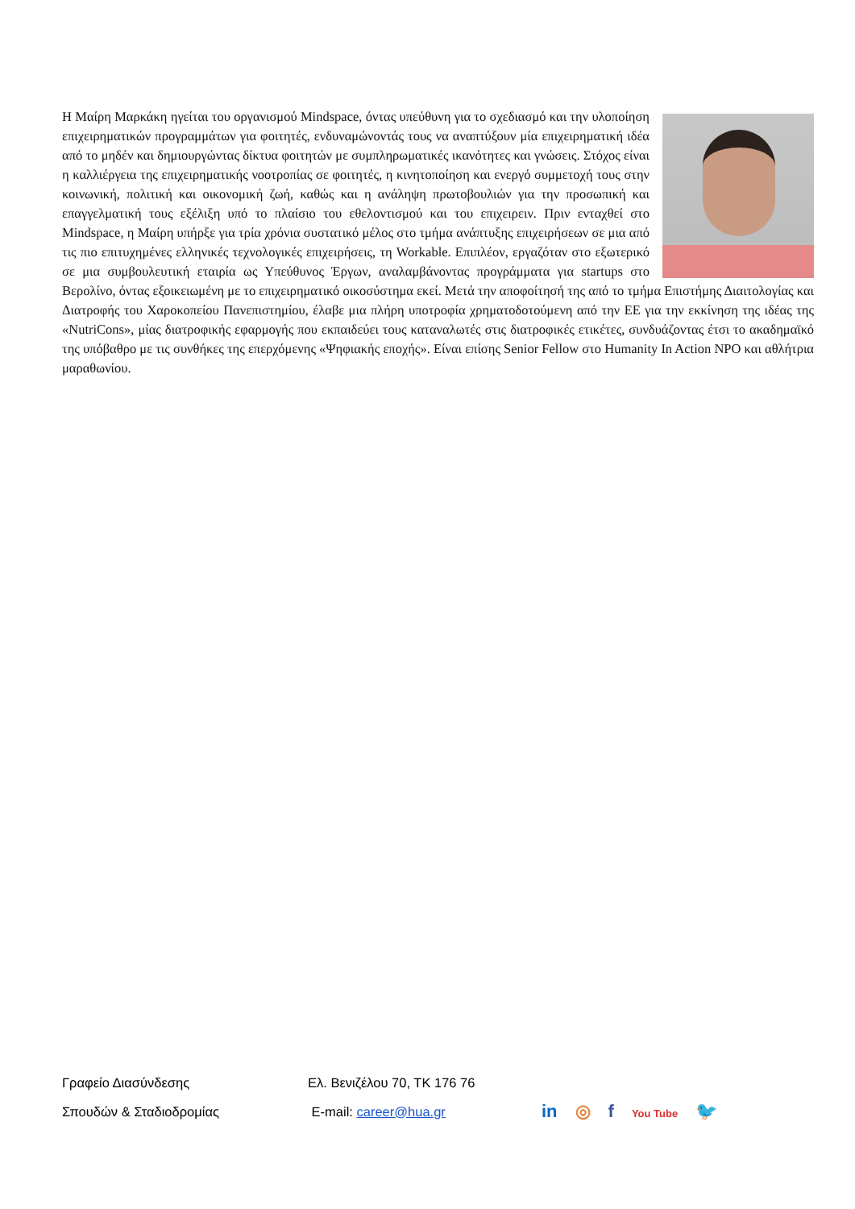Η Μαίρη Μαρκάκη ηγείται του οργανισμού Mindspace, όντας υπεύθυνη για το σχεδιασμό και την υλοποίηση επιχειρηματικών προγραμμάτων για φοιτητές, ενδυναμώνοντάς τους να αναπτύξουν μία επιχειρηματική ιδέα από το μηδέν και δημιουργώντας δίκτυα φοιτητών με συμπληρωματικές ικανότητες και γνώσεις. Στόχος είναι η καλλιέργεια της επιχειρηματικής νοοτροπίας σε φοιτητές, η κινητοποίηση και ενεργό συμμετοχή τους στην κοινωνική, πολιτική και οικονομική ζωή, καθώς και η ανάληψη πρωτοβουλιών για την προσωπική και επαγγελματική τους εξέλιξη υπό το πλαίσιο του εθελοντισμού και του επιχειρειν. Πριν ενταχθεί στο Mindspace, η Μαίρη υπήρξε για τρία χρόνια συστατικό μέλος στο τμήμα ανάπτυξης επιχειρήσεων σε μια από τις πιο επιτυχημένες ελληνικές τεχνολογικές επιχειρήσεις, τη Workable. Επιπλέον, εργαζόταν στο εξωτερικό σε μια συμβουλευτική εταιρία ως Υπεύθυνος Έργων, αναλαμβάνοντας προγράμματα για startups στο Βερολίνο, όντας εξοικειωμένη με το επιχειρηματικό οικοσύστημα εκεί. Μετά την αποφοίτησή της από το τμήμα Επιστήμης Διαιτολογίας και Διατροφής του Χαροκοπείου Πανεπιστημίου, έλαβε μια πλήρη υποτροφία χρηματοδοτούμενη από την ΕΕ για την εκκίνηση της ιδέας της «NutriCons», μίας διατροφικής εφαρμογής που εκπαιδεύει τους καταναλωτές στις διατροφικές ετικέτες, συνδυάζοντας έτσι το ακαδημαϊκό της υπόβαθρο με τις συνθήκες της επερχόμενης «Ψηφιακής εποχής». Είναι επίσης Senior Fellow στο Humanity In Action NPO και αθλήτρια μαραθωνίου.
Γραφείο Διασύνδεσης Ελ. Βενιζέλου 70, ΤΚ 176 76
Σπουδών & Σταδιοδρομίας E-mail: career@hua.gr
in ◎ f You Tube 🐦